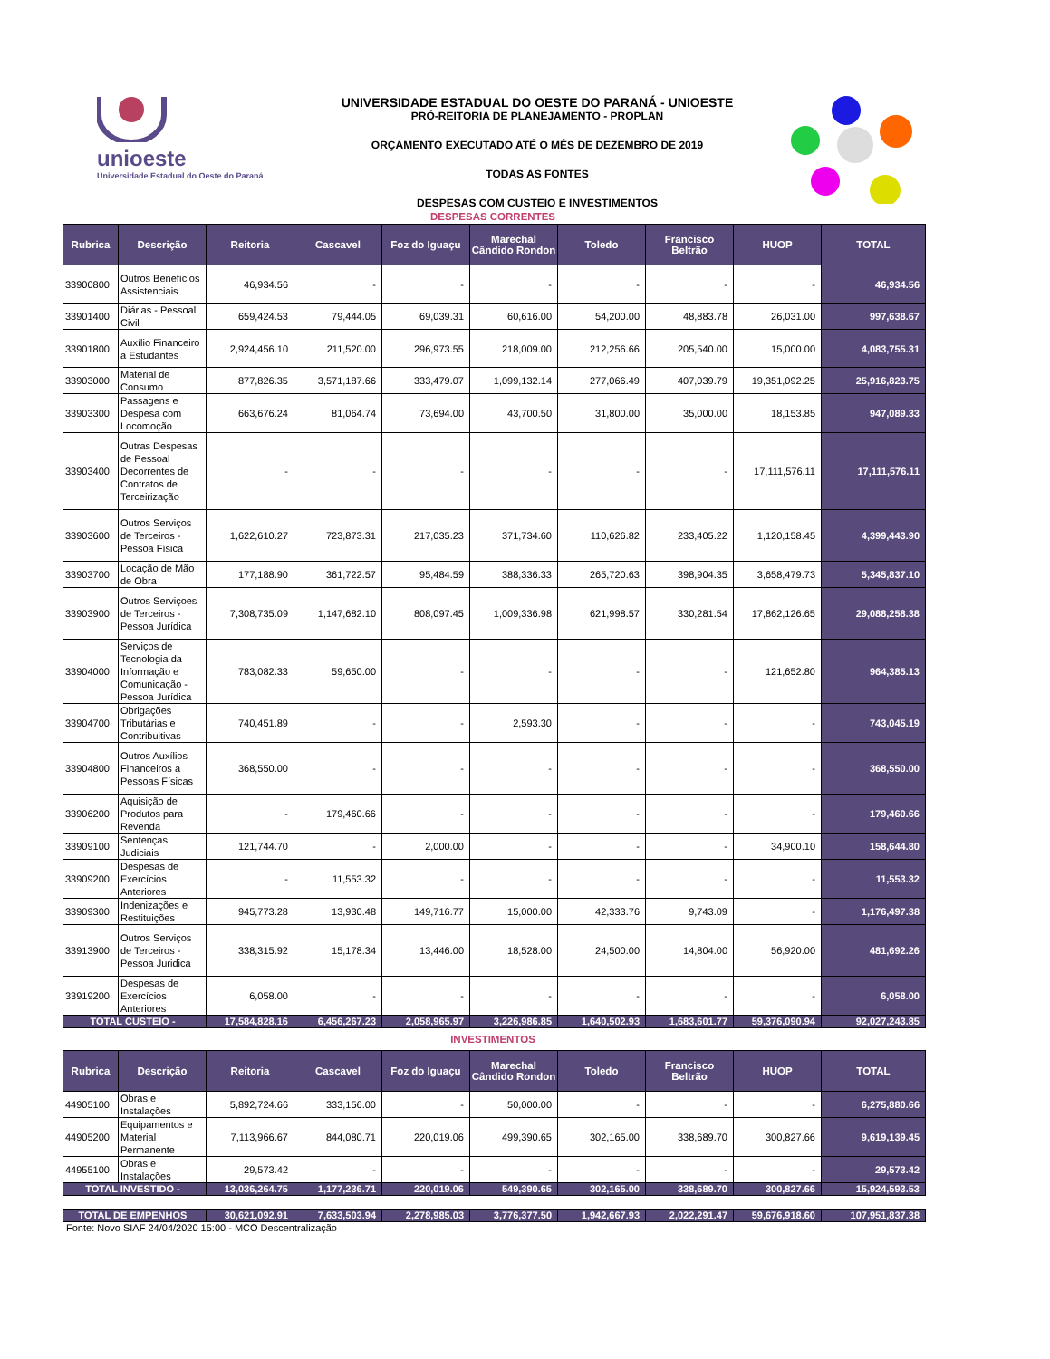unioeste
Universidade Estadual do Oeste do Paraná
UNIVERSIDADE ESTADUAL DO OESTE DO PARANÁ - UNIOESTE
PRÓ-REITORIA DE PLANEJAMENTO - PROPLAN
ORÇAMENTO EXECUTADO ATÉ O MÊS DE DEZEMBRO DE 2019
TODAS AS FONTES
DESPESAS COM CUSTEIO E INVESTIMENTOS
DESPESAS CORRENTES
| Rubrica | Descrição | Reitoria | Cascavel | Foz do Iguaçu | Marechal Cândido Rondon | Toledo | Francisco Beltrão | HUOP | TOTAL |
| --- | --- | --- | --- | --- | --- | --- | --- | --- | --- |
| 33900800 | Outros Benefícios Assistenciais | 46,934.56 | - | - | - | - | - | - | 46,934.56 |
| 33901400 | Diárias - Pessoal Civil | 659,424.53 | 79,444.05 | 69,039.31 | 60,616.00 | 54,200.00 | 48,883.78 | 26,031.00 | 997,638.67 |
| 33901800 | Auxílio Financeiro a Estudantes | 2,924,456.10 | 211,520.00 | 296,973.55 | 218,009.00 | 212,256.66 | 205,540.00 | 15,000.00 | 4,083,755.31 |
| 33903000 | Material de Consumo | 877,826.35 | 3,571,187.66 | 333,479.07 | 1,099,132.14 | 277,066.49 | 407,039.79 | 19,351,092.25 | 25,916,823.75 |
| 33903300 | Passagens e Despesa com Locomoção | 663,676.24 | 81,064.74 | 73,694.00 | 43,700.50 | 31,800.00 | 35,000.00 | 18,153.85 | 947,089.33 |
| 33903400 | Outras Despesas de Pessoal Decorrentes de Contratos de Terceirização | - | - | - | - | - | - | 17,111,576.11 | 17,111,576.11 |
| 33903600 | Outros Serviços de Terceiros - Pessoa Física | 1,622,610.27 | 723,873.31 | 217,035.23 | 371,734.60 | 110,626.82 | 233,405.22 | 1,120,158.45 | 4,399,443.90 |
| 33903700 | Locação de Mão de Obra | 177,188.90 | 361,722.57 | 95,484.59 | 388,336.33 | 265,720.63 | 398,904.35 | 3,658,479.73 | 5,345,837.10 |
| 33903900 | Outros Serviçoes de Terceiros - Pessoa Jurídica | 7,308,735.09 | 1,147,682.10 | 808,097.45 | 1,009,336.98 | 621,998.57 | 330,281.54 | 17,862,126.65 | 29,088,258.38 |
| 33904000 | Serviços de Tecnologia da Informação e Comunicação - Pessoa Jurídica | 783,082.33 | 59,650.00 | - | - | - | - | 121,652.80 | 964,385.13 |
| 33904700 | Obrigações Tributárias e Contribuitivas | 740,451.89 | - | - | 2,593.30 | - | - | - | 743,045.19 |
| 33904800 | Outros Auxílios Financeiros a Pessoas Físicas | 368,550.00 | - | - | - | - | - | - | 368,550.00 |
| 33906200 | Aquisição de Produtos para Revenda | - | 179,460.66 | - | - | - | - | - | 179,460.66 |
| 33909100 | Sentenças Judiciais | 121,744.70 | - | 2,000.00 | - | - | - | 34,900.10 | 158,644.80 |
| 33909200 | Despesas de Exercícios Anteriores | - | 11,553.32 | - | - | - | - | - | 11,553.32 |
| 33909300 | Indenizações e Restituições | 945,773.28 | 13,930.48 | 149,716.77 | 15,000.00 | 42,333.76 | 9,743.09 | - | 1,176,497.38 |
| 33913900 | Outros Serviços de Terceiros - Pessoa Juridica | 338,315.92 | 15,178.34 | 13,446.00 | 18,528.00 | 24,500.00 | 14,804.00 | 56,920.00 | 481,692.26 |
| 33919200 | Despesas de Exercícios Anteriores | 6,058.00 | - | - | - | - | - | - | 6,058.00 |
| TOTAL CUSTEIO - | | 17,584,828.16 | 6,456,267.23 | 2,058,965.97 | 3,226,986.85 | 1,640,502.93 | 1,683,601.77 | 59,376,090.94 | 92,027,243.85 |
INVESTIMENTOS
| Rubrica | Descrição | Reitoria | Cascavel | Foz do Iguaçu | Marechal Cândido Rondon | Toledo | Francisco Beltrão | HUOP | TOTAL |
| --- | --- | --- | --- | --- | --- | --- | --- | --- | --- |
| 44905100 | Obras e Instalações | 5,892,724.66 | 333,156.00 | - | 50,000.00 | - | - | - | 6,275,880.66 |
| 44905200 | Equipamentos e Material Permanente | 7,113,966.67 | 844,080.71 | 220,019.06 | 499,390.65 | 302,165.00 | 338,689.70 | 300,827.66 | 9,619,139.45 |
| 44955100 | Obras e Instalações | 29,573.42 | - | - | - | - | - | - | 29,573.42 |
| TOTAL INVESTIDO - | | 13,036,264.75 | 1,177,236.71 | 220,019.06 | 549,390.65 | 302,165.00 | 338,689.70 | 300,827.66 | 15,924,593.53 |
| TOTAL DE EMPENHOS | 30,621,092.91 | 7,633,503.94 | 2,278,985.03 | 3,776,377.50 | 1,942,667.93 | 2,022,291.47 | 59,676,918.60 | 107,951,837.38 |
Fonte: Novo SIAF 24/04/2020 15:00 - MCO Descentralização